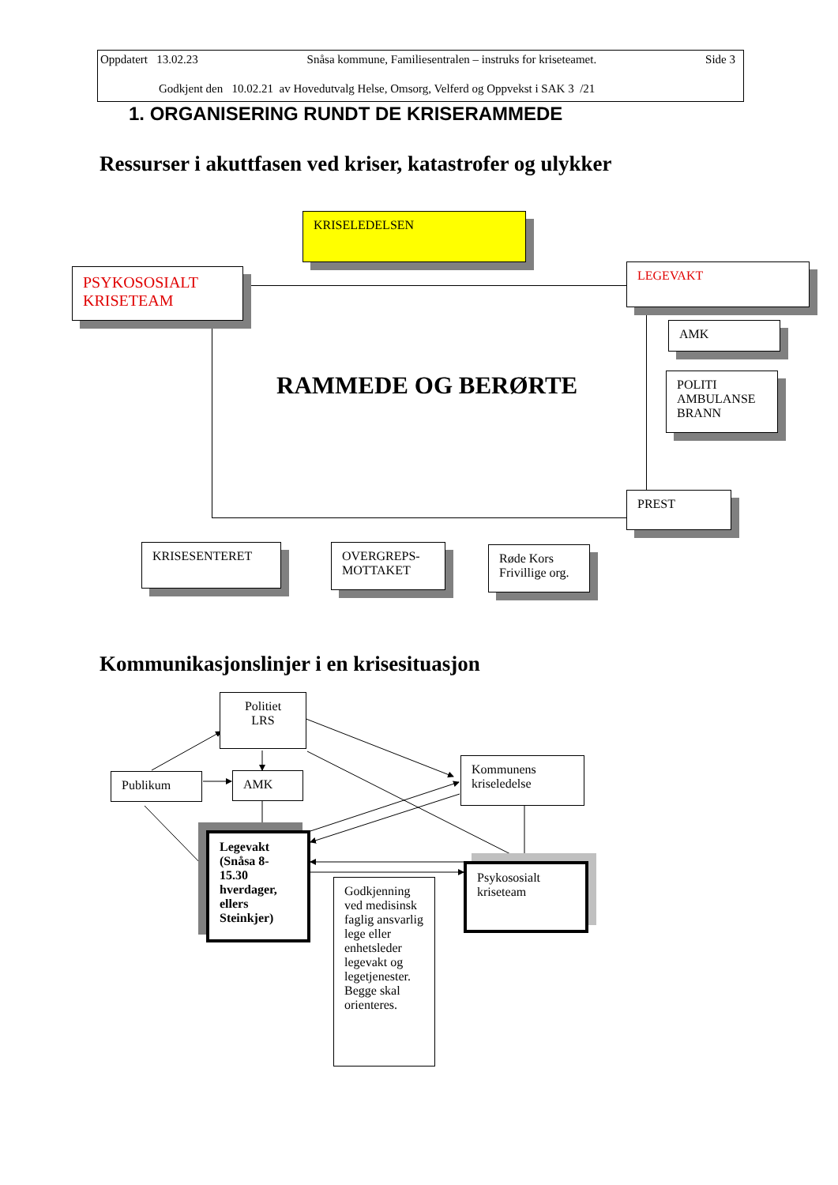Oppdatert 13.02.23 Snåsa kommune, Familiesentralen – instruks for kriseteamet. Side 3
Godkjent den 10.02.21 av Hovedutvalg Helse, Omsorg, Velferd og Oppvekst i SAK 3 /21
1. ORGANISERING RUNDT DE KRISERAMMEDE
Ressurser i akuttfasen ved kriser, katastrofer og ulykker
KRISELEDELSEN
PSYKOSOSIALT
KRISETEAM
LEGEVAKT
AMK
POLITI
AMBULANSE
BRANN
RAMMEDE OG BERØRTE
PREST
KRISESENTERET
OVERGREPS-
MOTTAKET
Røde Kors
Frivillige org.
Kommunikasjonslinjer i en krisesituasjon
Politiet
LRS
Publikum AMK
Kommunens
kriseledelse
Legevakt (Snåsa 8-15.30 hverdager, ellers Steinkjer)
Psykososialt
kriseteam
Godkjenning ved medisinsk faglig ansvarlig lege eller enhetsleder legevakt og legetjenester. Begge skal orienteres.